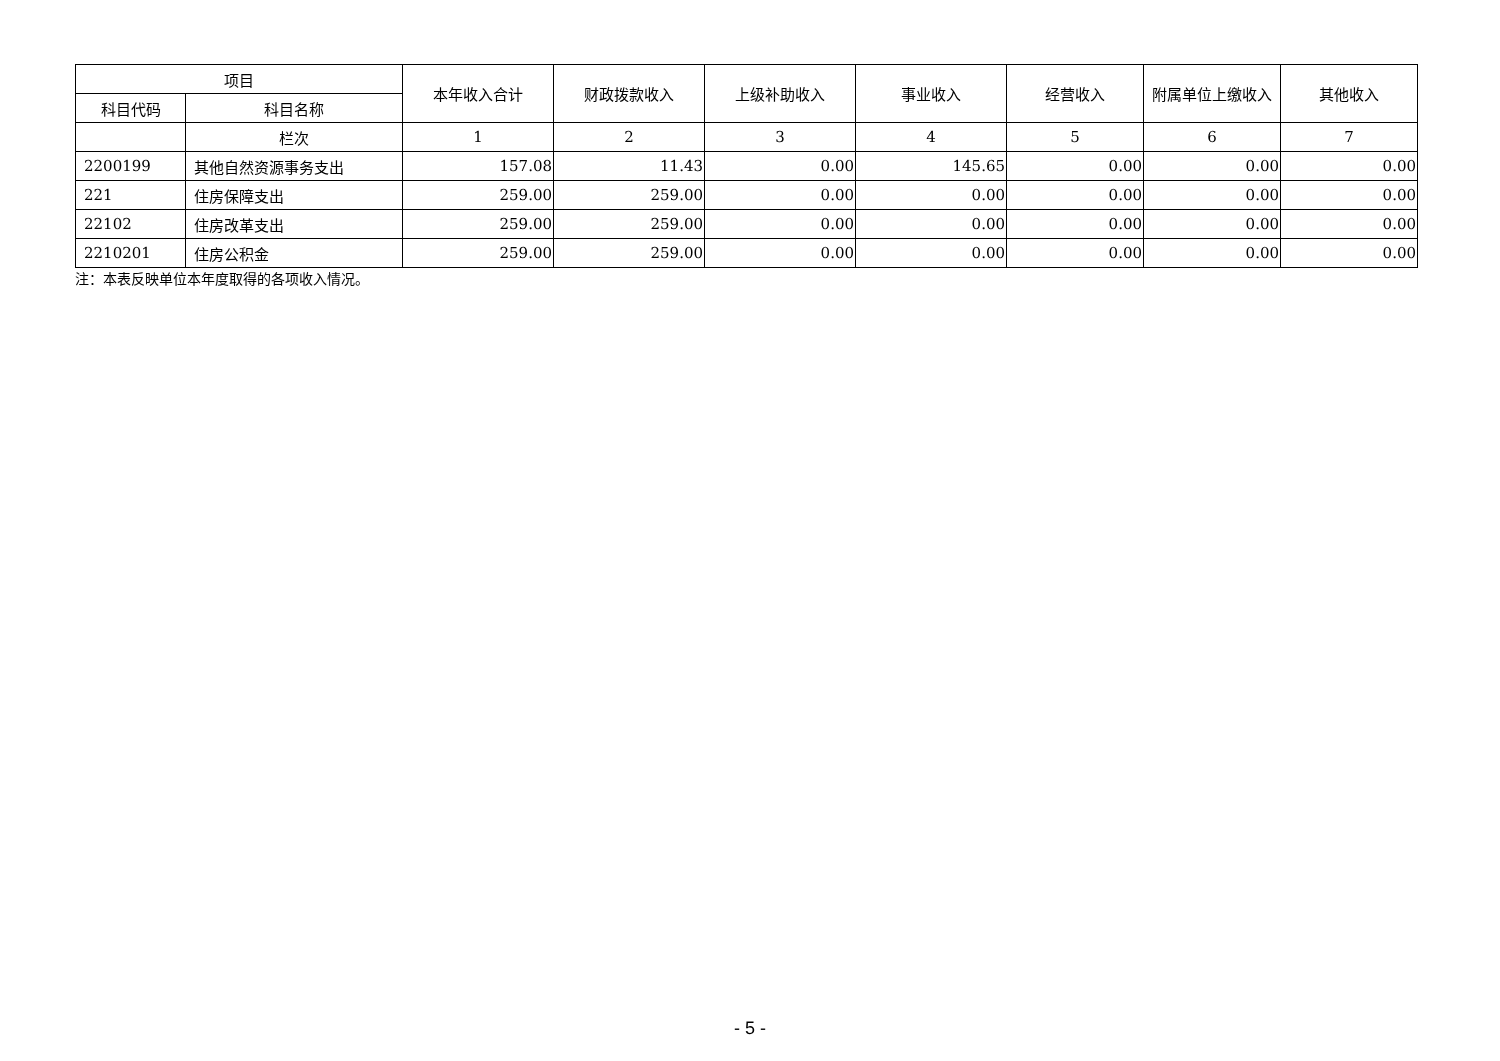| 项目 | | 本年收入合计 | 财政拨款收入 | 上级补助收入 | 事业收入 | 经营收入 | 附属单位上缴收入 | 其他收入 |
| --- | --- | --- | --- | --- | --- | --- | --- | --- |
| 科目代码 | 科目名称 | | | | | | | |
| | 栏次 | 1 | 2 | 3 | 4 | 5 | 6 | 7 |
| 2200199 | 其他自然资源事务支出 | 157.08 | 11.43 | 0.00 | 145.65 | 0.00 | 0.00 | 0.00 |
| 221 | 住房保障支出 | 259.00 | 259.00 | 0.00 | 0.00 | 0.00 | 0.00 | 0.00 |
| 22102 | 住房改革支出 | 259.00 | 259.00 | 0.00 | 0.00 | 0.00 | 0.00 | 0.00 |
| 2210201 | 住房公积金 | 259.00 | 259.00 | 0.00 | 0.00 | 0.00 | 0.00 | 0.00 |
注：本表反映单位本年度取得的各项收入情况。
- 5 -